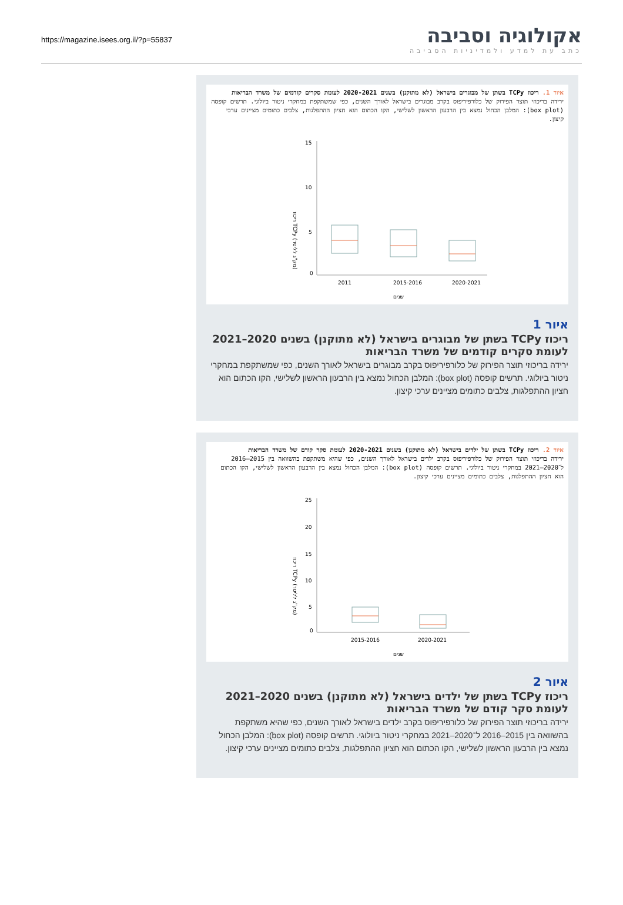https://magazine.isees.org.il/?p=55837
אקולוגיה וסביבה
כתב עת למדע ולמדיניות הסביבה
איור 1. ריכוז TCPy בשתן של מבוגרים בישראל (לא מתוקנן) בשנים 2020-2021 לעומת סקרים קודמים של משרד הבריאות
ירידה בריכוזי תוצר הפירוק של כלורפיריפוס בקרב מבוגרים בישראל לאורך השנים, כפי שמשתקפת במחקרי ניטור ביולוגי. תרשים קופסה (box plot): המלבן הכחול נמצא בין הרבעון הראשון לשלישי, הקו הכתום הוא חציון ההתפלגות, צלבים כתומים מציינים ערכי קיצון.
ריכוז TCPy (מק"ג לליטר)
15
10
5
0
2011
2015-2016
2020-2021
שנים
איור 1
ריכוז TCPy בשתן של מבוגרים בישראל (לא מתוקנן) בשנים 2020–2021 לעומת סקרים קודמים של משרד הבריאות
ירידה בריכוזי תוצר הפירוק של כלורפיריפוס בקרב מבוגרים בישראל לאורך השנים, כפי שמשתקפת במחקרי ניטור ביולוגי. תרשים קופסה (box plot): המלבן הכחול נמצא בין הרבעון הראשון לשלישי, הקו הכתום הוא חציון ההתפלגות, צלבים כתומים מציינים ערכי קיצון.
איור 2. ריכוז TCPy בשתן של ילדים בישראל (לא מתוקנן) בשנים 2020-2021 לעומת סקר קודם של משרד הבריאות
ירידה בריכוזי תוצר הפירוק של כלורפיריפוס בקרב ילדים בישראל לאורך השנים, כפי שהיא משתקפת בהשוואה בין 2015–2016 ל־2020–2021 במחקרי ניטור ביולוגי. תרשים קופסה (box plot): המלבן הכחול נמצא בין הרבעון הראשון לשלישי, הקו הכתום הוא חציון ההתפלגות, צלבים כתומים מציינים ערכי קיצון.
ריכוז TCPy (מק"ג לליטר)
25
20
15
10
5
0
2015-2016
2020-2021
שנים
איור 2
ריכוז TCPy בשתן של ילדים בישראל (לא מתוקנן) בשנים 2020–2021 לעומת סקר קודם של משרד הבריאות
ירידה בריכוזי תוצר הפירוק של כלורפיריפוס בקרב ילדים בישראל לאורך השנים, כפי שהיא משתקפת בהשוואה בין 2015–2016 ל־2020–2021 במחקרי ניטור ביולוגי. תרשים קופסה (box plot): המלבן הכחול נמצא בין הרבעון הראשון לשלישי, הקו הכתום הוא חציון ההתפלגות, צלבים כתומים מציינים ערכי קיצון.